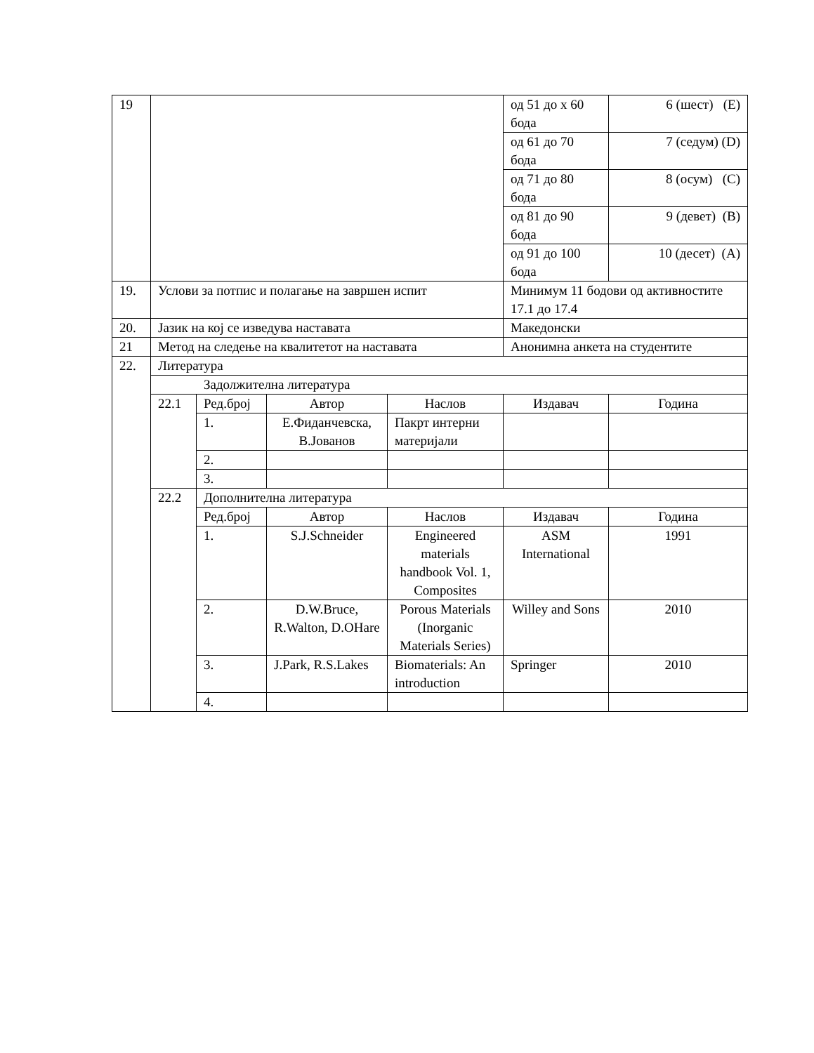| 19 | | | | | од 51 до x 60 бода | 6 (шест) (E) |
| | | | | | од 61 до 70 бода | 7 (седум) (D) |
| | | | | | од 71 до 80 бода | 8 (осум) (C) |
| | | | | | од 81 до 90 бода | 9 (девет) (B) |
| | | | | | од 91 до 100 бода | 10 (десет) (A) |
| 19. | Услови за потпис и полагање на завршен испит | | | | Минимум 11 бодови од активностите 17.1 до 17.4 | |
| 20. | Јазик на кој се изведува наставата | | | | Македонски | |
| 21 | Метод на следење на квалитетот на наставата | | | | Анонимна анкета на студентите | |
| 22. | Литература | | | | | |
| | Задолжителна литература | | | | | |
| | 22.1 | Ред.број | Автор | Наслов | Издавач | Година |
| | | 1. | Е.Фиданчевска, В.Јованов | Пакрт интерни материјали | | |
| | | 2. | | | | |
| | | 3. | | | | |
| | 22.2 | Дополнителна литература | | | | |
| | | Ред.број | Автор | Наслов | Издавач | Година |
| | | 1. | S.J.Schneider | Engineered materials handbook Vol. 1, Composites | ASM International | 1991 |
| | | 2. | D.W.Bruce, R.Walton, D.OHare | Porous Materials (Inorganic Materials Series) | Willey and Sons | 2010 |
| | | 3. | J.Park, R.S.Lakes | Biomaterials: An introduction | Springer | 2010 |
| | | 4. | | | | |